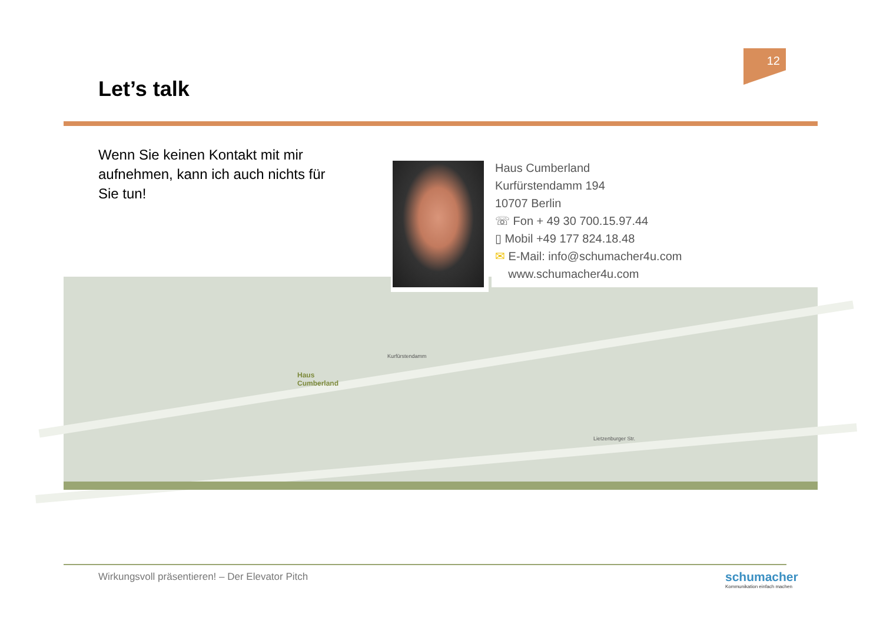12
Let’s talk
Wenn Sie keinen Kontakt mit mir aufnehmen, kann ich auch nichts für Sie tun!
Haus
Cumberland
Kurfürstendamm
Lietzenburger Str.
Haus Cumberland
Kurfürstendamm 194
10707 Berlin
☏ Fon + 49 30 700.15.97.44
▯ Mobil +49 177 824.18.48
✉ E-Mail: info@schumacher4u.com
www.schumacher4u.com
Wirkungsvoll präsentieren! – Der Elevator Pitch
schumacher
Kommunikation einfach machen